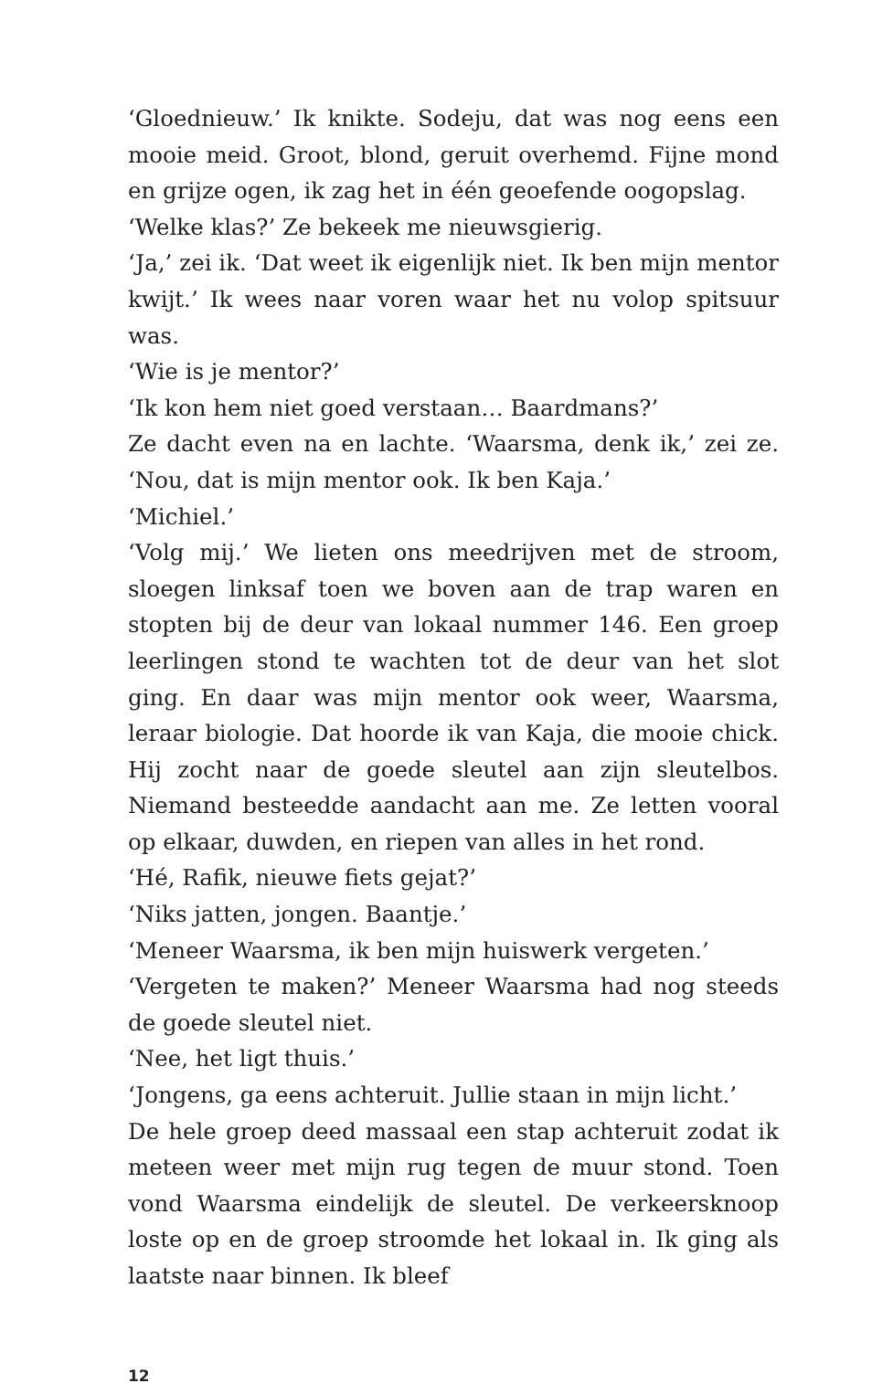‘Gloednieuw.’ Ik knikte. Sodeju, dat was nog eens een mooie meid. Groot, blond, geruit overhemd. Fijne mond en grijze ogen, ik zag het in één geoefende oogopslag.
‘Welke klas?’ Ze bekeek me nieuwsgierig.
‘Ja,’ zei ik. ‘Dat weet ik eigenlijk niet. Ik ben mijn mentor kwijt.’ Ik wees naar voren waar het nu volop spitsuur was.
‘Wie is je mentor?’
‘Ik kon hem niet goed verstaan… Baardmans?’
Ze dacht even na en lachte. ‘Waarsma, denk ik,’ zei ze. ‘Nou, dat is mijn mentor ook. Ik ben Kaja.’
‘Michiel.’
‘Volg mij.’ We lieten ons meedrijven met de stroom, sloegen linksaf toen we boven aan de trap waren en stopten bij de deur van lokaal nummer 146. Een groep leerlingen stond te wachten tot de deur van het slot ging. En daar was mijn mentor ook weer, Waarsma, leraar biologie. Dat hoorde ik van Kaja, die mooie chick. Hij zocht naar de goede sleutel aan zijn sleutelbos. Niemand besteedde aandacht aan me. Ze letten vooral op elkaar, duwden, en riepen van alles in het rond.
‘Hé, Rafik, nieuwe fiets gejat?’
‘Niks jatten, jongen. Baantje.’
‘Meneer Waarsma, ik ben mijn huiswerk vergeten.’
‘Vergeten te maken?’ Meneer Waarsma had nog steeds de goede sleutel niet.
‘Nee, het ligt thuis.’
‘Jongens, ga eens achteruit. Jullie staan in mijn licht.’
De hele groep deed massaal een stap achteruit zodat ik meteen weer met mijn rug tegen de muur stond. Toen vond Waarsma eindelijk de sleutel. De verkeersknoop loste op en de groep stroomde het lokaal in. Ik ging als laatste naar binnen. Ik bleef
12